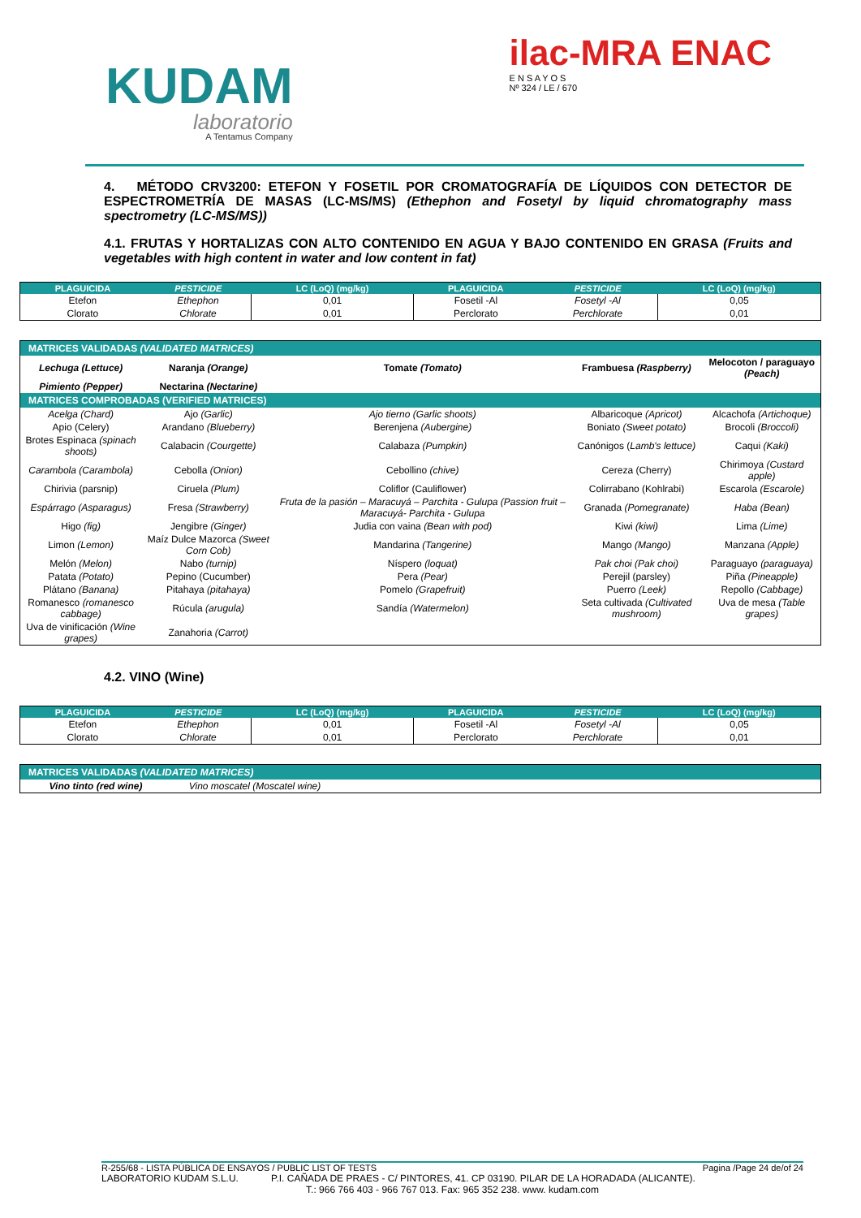KUDAM
laboratorio
A Tentamus Company
ilac-MRA ENAC
E N S A Y O S
Nº 324 / LE / 670
4. MÉTODO CRV3200: ETEFON Y FOSETIL POR CROMATOGRAFÍA DE LÍQUIDOS CON DETECTOR DE ESPECTROMETRÍA DE MASAS (LC-MS/MS) (Ethephon and Fosetyl by liquid chromatography mass spectrometry (LC-MS/MS))
4.1. FRUTAS Y HORTALIZAS CON ALTO CONTENIDO EN AGUA Y BAJO CONTENIDO EN GRASA (Fruits and vegetables with high content in water and low content in fat)
| PLAGUICIDA | PESTICIDE | LC (LoQ) (mg/kg) | PLAGUICIDA | PESTICIDE | LC (LoQ) (mg/kg) |
| --- | --- | --- | --- | --- | --- |
| Etefon | Ethephon | 0,01 | Fosetil -Al | Fosetyl -Al | 0,05 |
| Clorato | Chlorate | 0,01 | Perclorato | Perchlorate | 0,01 |
| MATRICES VALIDADAS (VALIDATED MATRICES) | | | | |
| Lechuga (Lettuce) | Naranja (Orange) | Tomate (Tomato) | Frambuesa (Raspberry) | Melocoton / paraguayo (Peach) |
| Pimiento (Pepper) | Nectarina (Nectarine) | | | |
| MATRICES COMPROBADAS (VERIFIED MATRICES) | | | | |
| Acelga (Chard) | Ajo (Garlic) | Ajo tierno (Garlic shoots) | Albaricoque (Apricot) | Alcachofa (Artichoque) |
| Apio (Celery) | Arandano (Blueberry) | Berenjena (Aubergine) | Boniato (Sweet potato) | Brocoli (Broccoli) |
| Brotes Espinaca (spinach shoots) | Calabacin (Courgette) | Calabaza (Pumpkin) | Canónigos ( Lamb's lettuce) | Caqui (Kaki) |
| Carambola (Carambola) | Cebolla (Onion) | Cebollino (chive) | Cereza (Cherry) | Chirimoya (Custard apple) |
| Chirivia (parsnip) | Ciruela (Plum) | Coliflor (Cauliflower) | Colirrabano (Kohlrabi) | Escarola (Escarole) |
| Espárrago (Asparagus) | Fresa (Strawberry) | Fruta de la pasión – Maracuyá – Parchita - Gulupa (Passion fruit – Maracuyá- Parchita - Gulupa | Granada (Pomegranate) | Haba (Bean) |
| Higo (fig) | Jengibre (Ginger) | Judia con vaina (Bean with pod) | Kiwi (kiwi) | Lima (Lime) |
| Limon (Lemon) | Maíz Dulce Mazorca (Sweet Corn Cob) | Mandarina (Tangerine) | Mango (Mango) | Manzana (Apple) |
| Melón (Melon) | Nabo (turnip) | Níspero (loquat) | Pak choi (Pak choi) | Paraguayo (paraguaya) |
| Patata (Potato) | Pepino (Cucumber) | Pera (Pear) | Perejil (parsley) | Piña (Pineapple) |
| Plátano (Banana) | Pitahaya (pitahaya) | Pomelo (Grapefruit) | Puerro (Leek) | Repollo (Cabbage) |
| Romanesco (romanesco cabbage) | Rúcula (arugula) | Sandía (Watermelon) | Seta cultivada (Cultivated mushroom) | Uva de mesa (Table grapes) |
| Uva de vinificación (Wine grapes) | Zanahoria (Carrot) | | | |
4.2. VINO (Wine)
| PLAGUICIDA | PESTICIDE | LC (LoQ) (mg/kg) | PLAGUICIDA | PESTICIDE | LC (LoQ) (mg/kg) |
| --- | --- | --- | --- | --- | --- |
| Etefon | Ethephon | 0,01 | Fosetil -Al | Fosetyl -Al | 0,05 |
| Clorato | Chlorate | 0,01 | Perclorato | Perchlorate | 0,01 |
| MATRICES VALIDADAS (VALIDATED MATRICES) | | | | |
| Vino tinto (red wine) | Vino moscatel (Moscatel wine) | | | |
R-255/68 - LISTA PÚBLICA DE ENSAYOS / PUBLIC LIST OF TESTS Pagina /Page 24 de/of 24
LABORATORIO KUDAM S.L.U. P.I. CAÑADA DE PRAES - C/ PINTORES, 41. CP 03190. PILAR DE LA HORADADA (ALICANTE).
T.: 966 766 403 - 966 767 013. Fax: 965 352 238. www. kudam.com